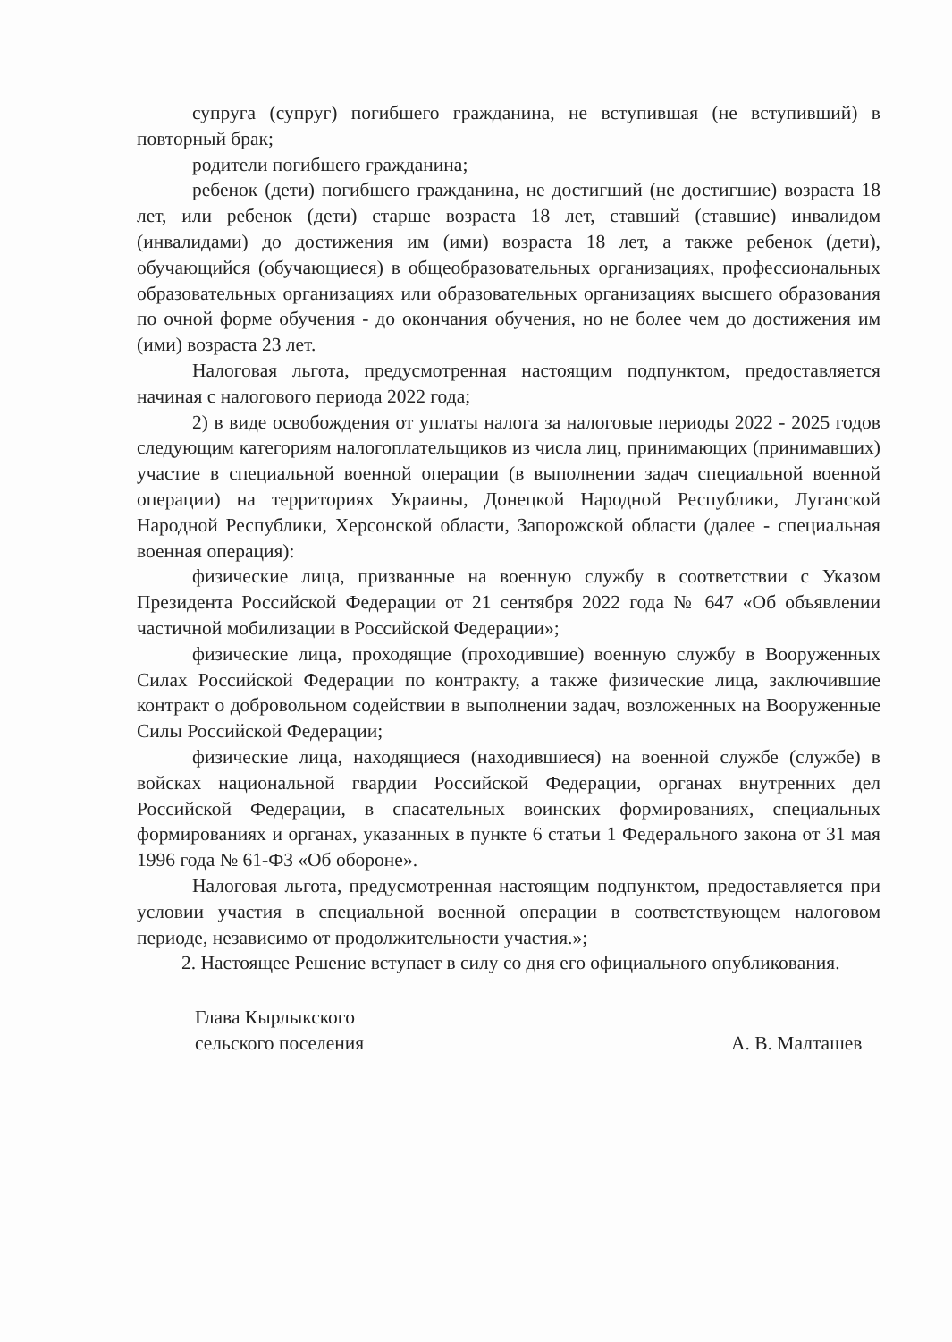супруга (супруг) погибшего гражданина, не вступившая (не вступивший) в повторный брак;
родители погибшего гражданина;
ребенок (дети) погибшего гражданина, не достигший (не достигшие) возраста 18 лет, или ребенок (дети) старше возраста 18 лет, ставший (ставшие) инвалидом (инвалидами) до достижения им (ими) возраста 18 лет, а также ребенок (дети), обучающийся (обучающиеся) в общеобразовательных организациях, профессиональных образовательных организациях или образовательных организациях высшего образования по очной форме обучения - до окончания обучения, но не более чем до достижения им (ими) возраста 23 лет.
Налоговая льгота, предусмотренная настоящим подпунктом, предоставляется начиная с налогового периода 2022 года;
2) в виде освобождения от уплаты налога за налоговые периоды 2022 - 2025 годов следующим категориям налогоплательщиков из числа лиц, принимающих (принимавших) участие в специальной военной операции (в выполнении задач специальной военной операции) на территориях Украины, Донецкой Народной Республики, Луганской Народной Республики, Херсонской области, Запорожской области (далее - специальная военная операция):
физические лица, призванные на военную службу в соответствии с Указом Президента Российской Федерации от 21 сентября 2022 года № 647 «Об объявлении частичной мобилизации в Российской Федерации»;
физические лица, проходящие (проходившие) военную службу в Вооруженных Силах Российской Федерации по контракту, а также физические лица, заключившие контракт о добровольном содействии в выполнении задач, возложенных на Вооруженные Силы Российской Федерации;
физические лица, находящиеся (находившиеся) на военной службе (службе) в войсках национальной гвардии Российской Федерации, органах внутренних дел Российской Федерации, в спасательных воинских формированиях, специальных формированиях и органах, указанных в пункте 6 статьи 1 Федерального закона от 31 мая 1996 года № 61-ФЗ «Об обороне».
Налоговая льгота, предусмотренная настоящим подпунктом, предоставляется при условии участия в специальной военной операции в соответствующем налоговом периоде, независимо от продолжительности участия.»;
2. Настоящее Решение вступает в силу со дня его официального опубликования.
Глава Кырлыкского
сельского поселения
А. В. Малташев